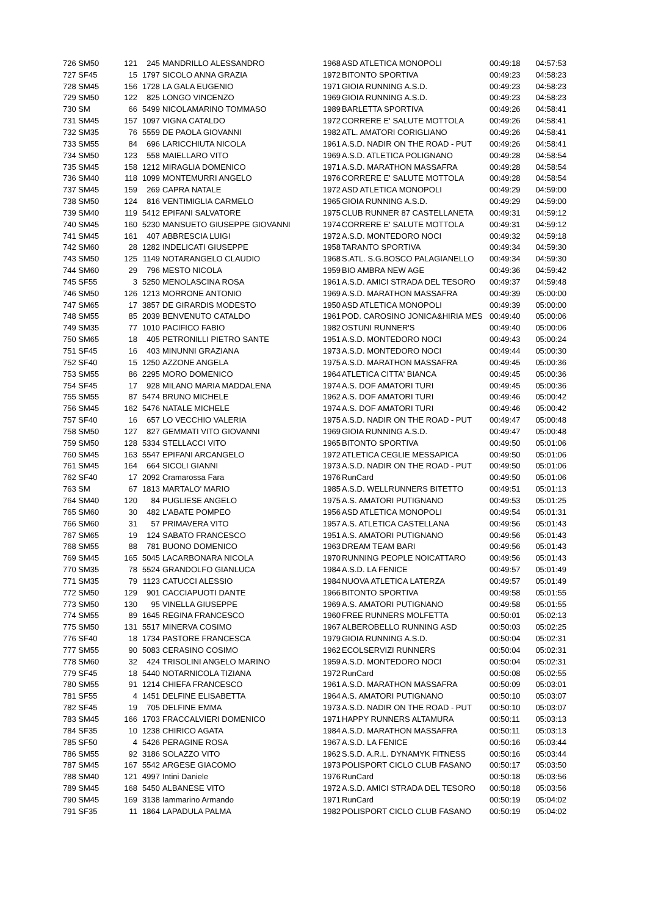| 726 SM50 | 121 | 245 | MANDRILLO ALESSANDRO | 1968 | ASD ATLETICA MONOPOLI | 00:49:18 | 04:57:53 |
| 727 SF45 | 15 | 1797 | SICOLO ANNA GRAZIA | 1972 | BITONTO SPORTIVA | 00:49:23 | 04:58:23 |
| 728 SM45 | 156 | 1728 | LA GALA EUGENIO | 1971 | GIOIA RUNNING A.S.D. | 00:49:23 | 04:58:23 |
| 729 SM50 | 122 | 825 | LONGO VINCENZO | 1969 | GIOIA RUNNING A.S.D. | 00:49:23 | 04:58:23 |
| 730 SM | 66 | 5499 | NICOLAMARINO TOMMASO | 1989 | BARLETTA SPORTIVA | 00:49:26 | 04:58:41 |
| 731 SM45 | 157 | 1097 | VIGNA CATALDO | 1972 | CORRERE E' SALUTE MOTTOLA | 00:49:26 | 04:58:41 |
| 732 SM35 | 76 | 5559 | DE PAOLA GIOVANNI | 1982 | ATL. AMATORI CORIGLIANO | 00:49:26 | 04:58:41 |
| 733 SM55 | 84 | 696 | LARICCHIUTA NICOLA | 1961 | A.S.D. NADIR ON THE ROAD - PUT | 00:49:26 | 04:58:41 |
| 734 SM50 | 123 | 558 | MAIELLARO VITO | 1969 | A.S.D. ATLETICA POLIGNANO | 00:49:28 | 04:58:54 |
| 735 SM45 | 158 | 1212 | MIRAGLIA DOMENICO | 1971 | A.S.D. MARATHON MASSAFRA | 00:49:28 | 04:58:54 |
| 736 SM40 | 118 | 1099 | MONTEMURRI ANGELO | 1976 | CORRERE E' SALUTE MOTTOLA | 00:49:28 | 04:58:54 |
| 737 SM45 | 159 | 269 | CAPRA NATALE | 1972 | ASD ATLETICA MONOPOLI | 00:49:29 | 04:59:00 |
| 738 SM50 | 124 | 816 | VENTIMIGLIA CARMELO | 1965 | GIOIA RUNNING A.S.D. | 00:49:29 | 04:59:00 |
| 739 SM40 | 119 | 5412 | EPIFANI SALVATORE | 1975 | CLUB RUNNER 87 CASTELLANETA | 00:49:31 | 04:59:12 |
| 740 SM45 | 160 | 5230 | MANSUETO GIUSEPPE GIOVANNI | 1974 | CORRERE E' SALUTE MOTTOLA | 00:49:31 | 04:59:12 |
| 741 SM45 | 161 | 407 | ABBRESCIA LUIGI | 1972 | A.S.D. MONTEDORO NOCI | 00:49:32 | 04:59:18 |
| 742 SM60 | 28 | 1282 | INDELICATI GIUSEPPE | 1958 | TARANTO SPORTIVA | 00:49:34 | 04:59:30 |
| 743 SM50 | 125 | 1149 | NOTARANGELO CLAUDIO | 1968 | S.ATL. S.G.BOSCO PALAGIANELLO | 00:49:34 | 04:59:30 |
| 744 SM60 | 29 | 796 | MESTO NICOLA | 1959 | BIO AMBRA NEW AGE | 00:49:36 | 04:59:42 |
| 745 SF55 | 3 | 5250 | MENOLASCINA ROSA | 1961 | A.S.D. AMICI STRADA DEL TESORO | 00:49:37 | 04:59:48 |
| 746 SM50 | 126 | 1213 | MORRONE ANTONIO | 1969 | A.S.D. MARATHON MASSAFRA | 00:49:39 | 05:00:00 |
| 747 SM65 | 17 | 3857 | DE GIRARDIS MODESTO | 1950 | ASD ATLETICA MONOPOLI | 00:49:39 | 05:00:00 |
| 748 SM55 | 85 | 2039 | BENVENUTO CATALDO | 1961 | POD. CAROSINO JONICA&HIRIA MES | 00:49:40 | 05:00:06 |
| 749 SM35 | 77 | 1010 | PACIFICO FABIO | 1982 | OSTUNI RUNNER'S | 00:49:40 | 05:00:06 |
| 750 SM65 | 18 | 405 | PETRONILLI PIETRO SANTE | 1951 | A.S.D. MONTEDORO NOCI | 00:49:43 | 05:00:24 |
| 751 SF45 | 16 | 403 | MINUNNI GRAZIANA | 1973 | A.S.D. MONTEDORO NOCI | 00:49:44 | 05:00:30 |
| 752 SF40 | 15 | 1250 | AZZONE ANGELA | 1975 | A.S.D. MARATHON MASSAFRA | 00:49:45 | 05:00:36 |
| 753 SM55 | 86 | 2295 | MORO DOMENICO | 1964 | ATLETICA CITTA' BIANCA | 00:49:45 | 05:00:36 |
| 754 SF45 | 17 | 928 | MILANO MARIA MADDALENA | 1974 | A.S. DOF AMATORI TURI | 00:49:45 | 05:00:36 |
| 755 SM55 | 87 | 5474 | BRUNO MICHELE | 1962 | A.S. DOF AMATORI TURI | 00:49:46 | 05:00:42 |
| 756 SM45 | 162 | 5476 | NATALE MICHELE | 1974 | A.S. DOF AMATORI TURI | 00:49:46 | 05:00:42 |
| 757 SF40 | 16 | 657 | LO VECCHIO VALERIA | 1975 | A.S.D. NADIR ON THE ROAD - PUT | 00:49:47 | 05:00:48 |
| 758 SM50 | 127 | 827 | GEMMATI VITO GIOVANNI | 1969 | GIOIA RUNNING A.S.D. | 00:49:47 | 05:00:48 |
| 759 SM50 | 128 | 5334 | STELLACCI VITO | 1965 | BITONTO SPORTIVA | 00:49:50 | 05:01:06 |
| 760 SM45 | 163 | 5547 | EPIFANI ARCANGELO | 1972 | ATLETICA CEGLIE MESSAPICA | 00:49:50 | 05:01:06 |
| 761 SM45 | 164 | 664 | SICOLI GIANNI | 1973 | A.S.D. NADIR ON THE ROAD - PUT | 00:49:50 | 05:01:06 |
| 762 SF40 | 17 | 2092 | Cramarossa Fara | 1976 | RunCard | 00:49:50 | 05:01:06 |
| 763 SM | 67 | 1813 | MARTALO' MARIO | 1985 | A.S.D. WELLRUNNERS BITETTO | 00:49:51 | 05:01:13 |
| 764 SM40 | 120 | 84 | PUGLIESE ANGELO | 1975 | A.S. AMATORI PUTIGNANO | 00:49:53 | 05:01:25 |
| 765 SM60 | 30 | 482 | L'ABATE POMPEO | 1956 | ASD ATLETICA MONOPOLI | 00:49:54 | 05:01:31 |
| 766 SM60 | 31 | 57 | PRIMAVERA VITO | 1957 | A.S. ATLETICA CASTELLANA | 00:49:56 | 05:01:43 |
| 767 SM65 | 19 | 124 | SABATO FRANCESCO | 1951 | A.S. AMATORI PUTIGNANO | 00:49:56 | 05:01:43 |
| 768 SM55 | 88 | 781 | BUONO DOMENICO | 1963 | DREAM TEAM BARI | 00:49:56 | 05:01:43 |
| 769 SM45 | 165 | 5045 | LACARBONARA NICOLA | 1970 | RUNNING PEOPLE NOICATTARO | 00:49:56 | 05:01:43 |
| 770 SM35 | 78 | 5524 | GRANDOLFO GIANLUCA | 1984 | A.S.D. LA FENICE | 00:49:57 | 05:01:49 |
| 771 SM35 | 79 | 1123 | CATUCCI ALESSIO | 1984 | NUOVA ATLETICA LATERZA | 00:49:57 | 05:01:49 |
| 772 SM50 | 129 | 901 | CACCIAPUOTI DANTE | 1966 | BITONTO SPORTIVA | 00:49:58 | 05:01:55 |
| 773 SM50 | 130 | 95 | VINELLA GIUSEPPE | 1969 | A.S. AMATORI PUTIGNANO | 00:49:58 | 05:01:55 |
| 774 SM55 | 89 | 1645 | REGINA FRANCESCO | 1960 | FREE RUNNERS MOLFETTA | 00:50:01 | 05:02:13 |
| 775 SM50 | 131 | 5517 | MINERVA COSIMO | 1967 | ALBEROBELLO RUNNING ASD | 00:50:03 | 05:02:25 |
| 776 SF40 | 18 | 1734 | PASTORE FRANCESCA | 1979 | GIOIA RUNNING A.S.D. | 00:50:04 | 05:02:31 |
| 777 SM55 | 90 | 5083 | CERASINO COSIMO | 1962 | ECOLSERVIZI RUNNERS | 00:50:04 | 05:02:31 |
| 778 SM60 | 32 | 424 | TRISOLINI ANGELO MARINO | 1959 | A.S.D. MONTEDORO NOCI | 00:50:04 | 05:02:31 |
| 779 SF45 | 18 | 5440 | NOTARNICOLA TIZIANA | 1972 | RunCard | 00:50:08 | 05:02:55 |
| 780 SM55 | 91 | 1214 | CHIEFA FRANCESCO | 1961 | A.S.D. MARATHON MASSAFRA | 00:50:09 | 05:03:01 |
| 781 SF55 | 4 | 1451 | DELFINE ELISABETTA | 1964 | A.S. AMATORI PUTIGNANO | 00:50:10 | 05:03:07 |
| 782 SF45 | 19 | 705 | DELFINE EMMA | 1973 | A.S.D. NADIR ON THE ROAD - PUT | 00:50:10 | 05:03:07 |
| 783 SM45 | 166 | 1703 | FRACCALVIERI DOMENICO | 1971 | HAPPY RUNNERS ALTAMURA | 00:50:11 | 05:03:13 |
| 784 SF35 | 10 | 1238 | CHIRICO AGATA | 1984 | A.S.D. MARATHON MASSAFRA | 00:50:11 | 05:03:13 |
| 785 SF50 | 4 | 5426 | PERAGINE ROSA | 1967 | A.S.D. LA FENICE | 00:50:16 | 05:03:44 |
| 786 SM55 | 92 | 3186 | SOLAZZO VITO | 1962 | S.S.D. A.R.L. DYNAMYK FITNESS | 00:50:16 | 05:03:44 |
| 787 SM45 | 167 | 5542 | ARGESE GIACOMO | 1973 | POLISPORT CICLO CLUB FASANO | 00:50:17 | 05:03:50 |
| 788 SM40 | 121 | 4997 | Intini Daniele | 1976 | RunCard | 00:50:18 | 05:03:56 |
| 789 SM45 | 168 | 5450 | ALBANESE VITO | 1972 | A.S.D. AMICI STRADA DEL TESORO | 00:50:18 | 05:03:56 |
| 790 SM45 | 169 | 3138 | Iammarino Armando | 1971 | RunCard | 00:50:19 | 05:04:02 |
| 791 SF35 | 11 | 1864 | LAPADULA PALMA | 1982 | POLISPORT CICLO CLUB FASANO | 00:50:19 | 05:04:02 |